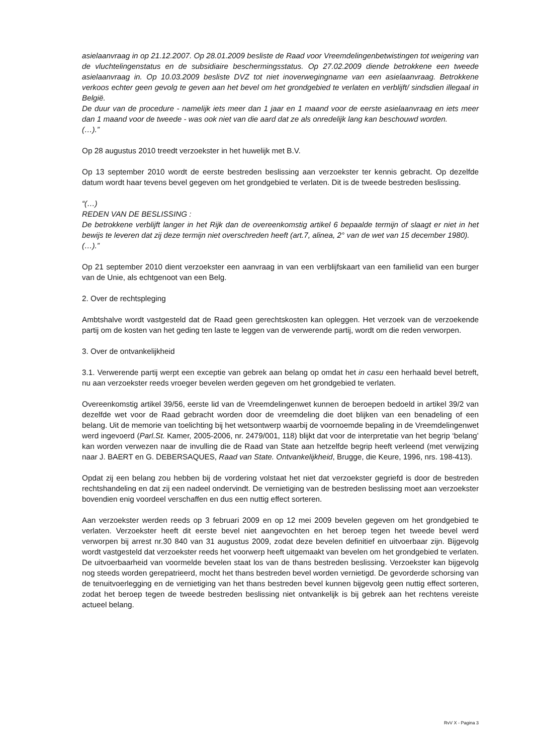asielaanvraag in op 21.12.2007. Op 28.01.2009 besliste de Raad voor Vreemdelingenbetwistingen tot weigering van de vluchtelingenstatus en de subsidiaire beschermingsstatus. Op 27.02.2009 diende betrokkene een tweede asielaanvraag in. Op 10.03.2009 besliste DVZ tot niet inoverwegingname van een asielaanvraag. Betrokkene verkoos echter geen gevolg te geven aan het bevel om het grondgebied te verlaten en verblijft/ sindsdien illegaal in België.
De duur van de procedure - namelijk iets meer dan 1 jaar en 1 maand voor de eerste asielaanvraag en iets meer dan 1 maand voor de tweede - was ook niet van die aard dat ze als onredelijk lang kan beschouwd worden.
(…).”
Op 28 augustus 2010 treedt verzoekster in het huwelijk met B.V.
Op 13 september 2010 wordt de eerste bestreden beslissing aan verzoekster ter kennis gebracht. Op dezelfde datum wordt haar tevens bevel gegeven om het grondgebied te verlaten. Dit is de tweede bestreden beslissing.
“(…)
REDEN VAN DE BESLISSING :
De betrokkene verblijft langer in het Rijk dan de overeenkomstig artikel 6 bepaalde termijn of slaagt er niet in het bewijs te leveren dat zij deze termijn niet overschreden heeft (art.7, alinea, 2° van de wet van 15 december 1980).
(…).”
Op 21 september 2010 dient verzoekster een aanvraag in van een verblijfskaart van een familielid van een burger van de Unie, als echtgenoot van een Belg.
2. Over de rechtspleging
Ambtshalve wordt vastgesteld dat de Raad geen gerechtskosten kan opleggen. Het verzoek van de verzoekende partij om de kosten van het geding ten laste te leggen van de verwerende partij, wordt om die reden verworpen.
3. Over de ontvankelijkheid
3.1. Verwerende partij werpt een exceptie van gebrek aan belang op omdat het in casu een herhaald bevel betreft, nu aan verzoekster reeds vroeger bevelen werden gegeven om het grondgebied te verlaten.
Overeenkomstig artikel 39/56, eerste lid van de Vreemdelingenwet kunnen de beroepen bedoeld in artikel 39/2 van dezelfde wet voor de Raad gebracht worden door de vreemdeling die doet blijken van een benadeling of een belang. Uit de memorie van toelichting bij het wetsontwerp waarbij de voornoemde bepaling in de Vreemdelingenwet werd ingevoerd (Parl.St. Kamer, 2005-2006, nr. 2479/001, 118) blijkt dat voor de interpretatie van het begrip ‘belang’ kan worden verwezen naar de invulling die de Raad van State aan hetzelfde begrip heeft verleend (met verwijzing naar J. BAERT en G. DEBERSAQUES, Raad van State. Ontvankelijkheid, Brugge, die Keure, 1996, nrs. 198-413).
Opdat zij een belang zou hebben bij de vordering volstaat het niet dat verzoekster gegriefd is door de bestreden rechtshandeling en dat zij een nadeel ondervindt. De vernietiging van de bestreden beslissing moet aan verzoekster bovendien enig voordeel verschaffen en dus een nuttig effect sorteren.
Aan verzoekster werden reeds op 3 februari 2009 en op 12 mei 2009 bevelen gegeven om het grondgebied te verlaten. Verzoekster heeft dit eerste bevel niet aangevochten en het beroep tegen het tweede bevel werd verworpen bij arrest nr.30 840 van 31 augustus 2009, zodat deze bevelen definitief en uitvoerbaar zijn. Bijgevolg wordt vastgesteld dat verzoekster reeds het voorwerp heeft uitgemaakt van bevelen om het grondgebied te verlaten. De uitvoerbaarheid van voormelde bevelen staat los van de thans bestreden beslissing. Verzoekster kan bijgevolg nog steeds worden gerepatrieerd, mocht het thans bestreden bevel worden vernietigd. De gevorderde schorsing van de tenuitvoerlegging en de vernietiging van het thans bestreden bevel kunnen bijgevolg geen nuttig effect sorteren, zodat het beroep tegen de tweede bestreden beslissing niet ontvankelijk is bij gebrek aan het rechtens vereiste actueel belang.
RvV X - Pagina 3